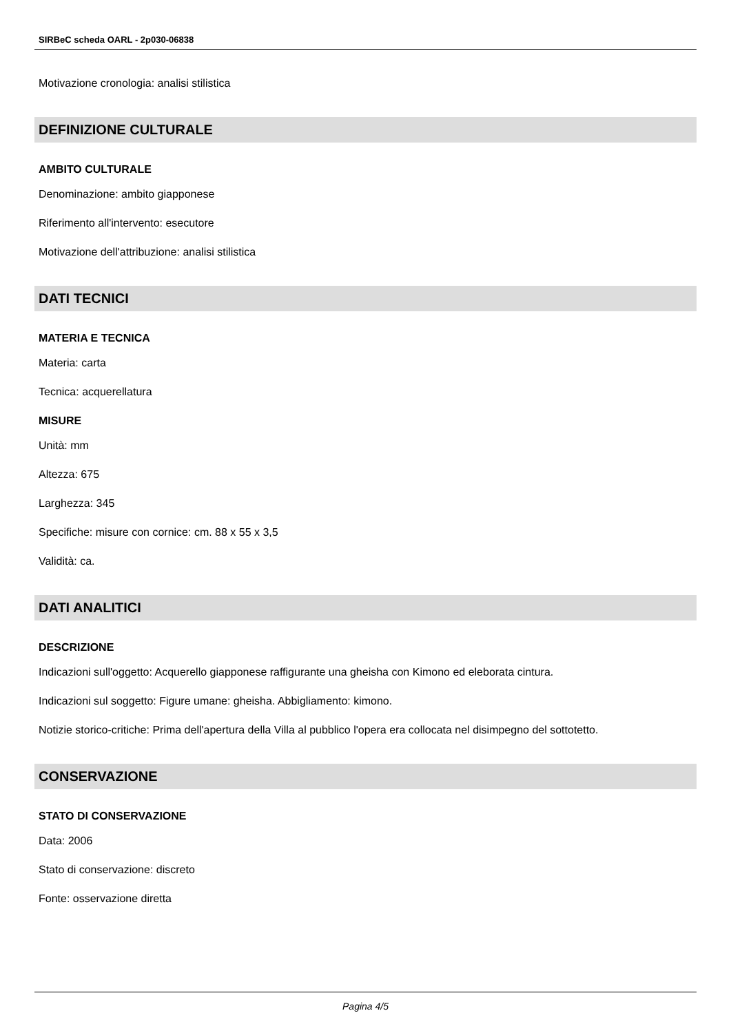SIRBeC scheda OARL - 2p030-06838
Motivazione cronologia: analisi stilistica
DEFINIZIONE CULTURALE
AMBITO CULTURALE
Denominazione: ambito giapponese
Riferimento all'intervento: esecutore
Motivazione dell'attribuzione: analisi stilistica
DATI TECNICI
MATERIA E TECNICA
Materia: carta
Tecnica: acquerellatura
MISURE
Unità: mm
Altezza: 675
Larghezza: 345
Specifiche: misure con cornice: cm. 88 x 55 x 3,5
Validità: ca.
DATI ANALITICI
DESCRIZIONE
Indicazioni sull'oggetto: Acquerello giapponese raffigurante una gheisha con Kimono ed eleborata cintura.
Indicazioni sul soggetto: Figure umane: gheisha. Abbigliamento: kimono.
Notizie storico-critiche: Prima dell'apertura della Villa al pubblico l'opera era collocata nel disimpegno del sottotetto.
CONSERVAZIONE
STATO DI CONSERVAZIONE
Data: 2006
Stato di conservazione: discreto
Fonte: osservazione diretta
Pagina 4/5